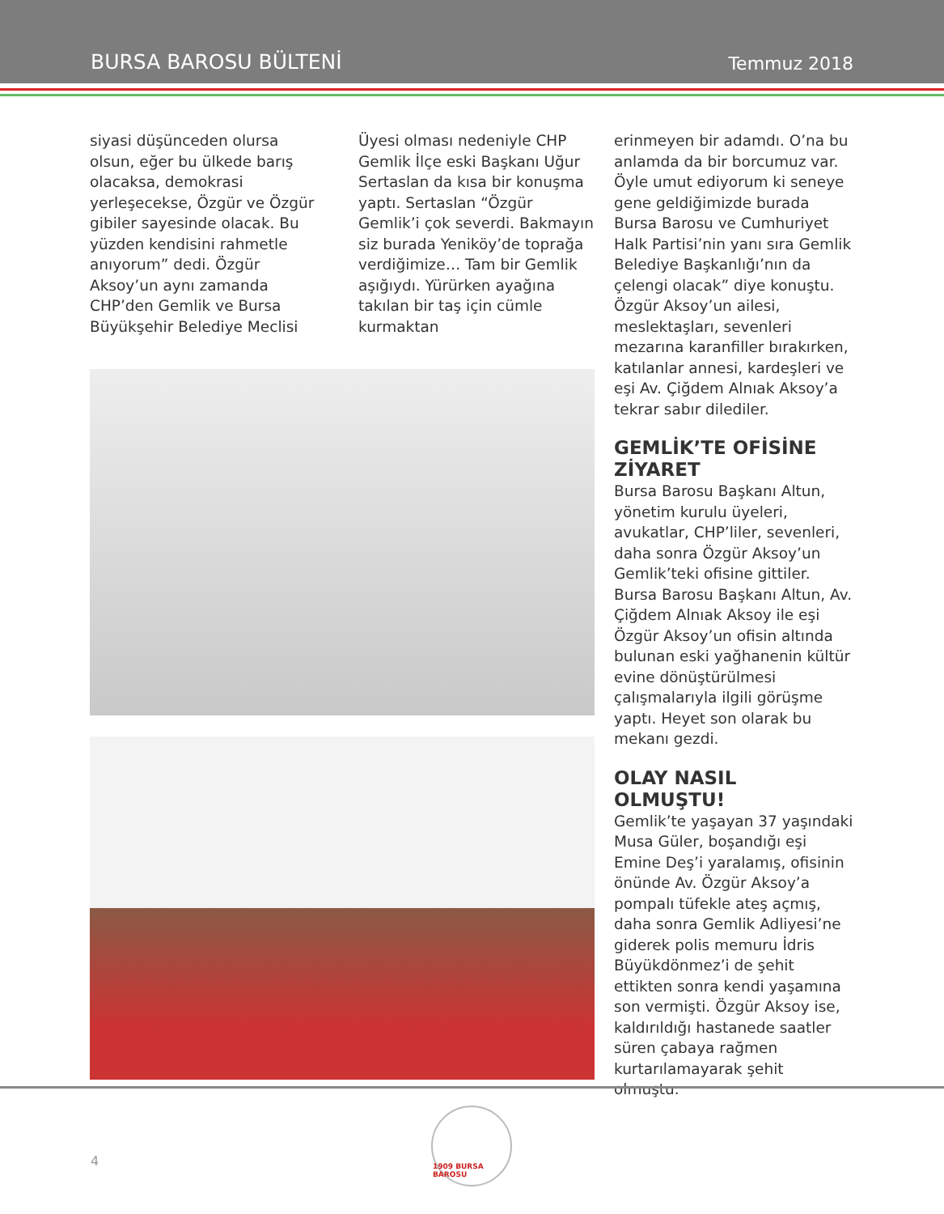BURSA BAROSU BÜLTENİ Temmuz 2018
siyasi düşünceden olursa olsun, eğer bu ülkede barış olacaksa, demokrasi yerleşecekse, Özgür ve Özgür gibiler sayesinde olacak. Bu yüzden kendisini rahmetle anıyorum” dedi. Özgür Aksoy’un aynı zamanda CHP’den Gemlik ve Bursa Büyükşehir Belediye Meclisi
Üyesi olması nedeniyle CHP Gemlik İlçe eski Başkanı Uğur Sertaslan da kısa bir konuşma yaptı. Sertaslan “Özgür Gemlik’i çok severdi. Bakmayın siz burada Yeniköy’de toprağa verdiğimize… Tam bir Gemlik aşığıydı. Yürürken ayağına takılan bir taş için cümle kurmaktan
erinmeyen bir adamdı. O’na bu anlamda da bir borcumuz var. Öyle umut ediyorum ki seneye gene geldiğimizde burada Bursa Barosu ve Cumhuriyet Halk Partisi’nin yanı sıra Gemlik Belediye Başkanlığı’nın da çelengi olacak” diye konuştu. Özgür Aksoy’un ailesi, meslektaşları, sevenleri mezarına karanfiller bırakırken, katılanlar annesi, kardeşleri ve eşi Av. Çiğdem Alnıak Aksoy’a tekrar sabır dilediler.
GEMLİK’TE OFİSİNE ZİYARET
Bursa Barosu Başkanı Altun, yönetim kurulu üyeleri, avukatlar, CHP’liler, sevenleri, daha sonra Özgür Aksoy’un Gemlik’teki ofisine gittiler. Bursa Barosu Başkanı Altun, Av. Çiğdem Alnıak Aksoy ile eşi Özgür Aksoy’un ofisin altında bulunan eski yağhanenin kültür evine dönüştürülmesi çalışmalarıyla ilgili görüşme yaptı. Heyet son olarak bu mekanı gezdi.
OLAY NASIL OLMUŞTU!
Gemlik’te yaşayan 37 yaşındaki Musa Güler, boşandığı eşi Emine Deş’i yaralamış, ofisinin önünde Av. Özgür Aksoy’a pompalı tüfekle ateş açmış, daha sonra Gemlik Adliyesi’ne giderek polis memuru İdris Büyükdönmez’i de şehit ettikten sonra kendi yaşamına son vermişti. Özgür Aksoy ise, kaldırıldığı hastanede saatler süren çabaya rağmen kurtarılamayarak şehit olmuştu.
4
1909 BURSA BAROSU